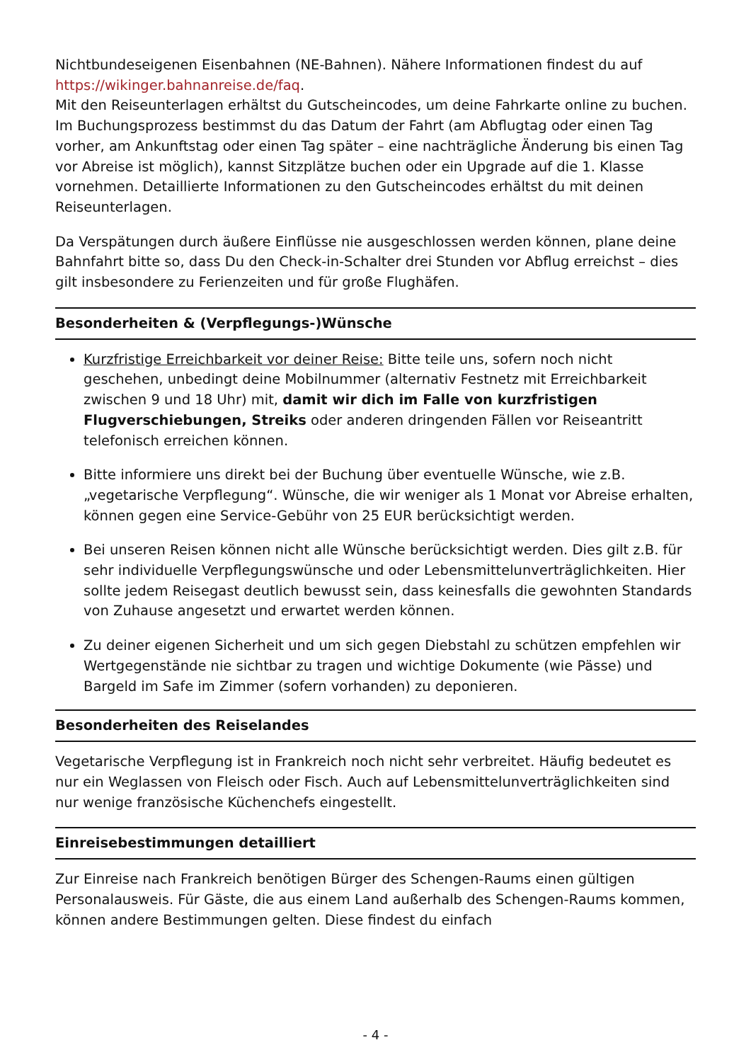Nichtbundeseigenen Eisenbahnen (NE-Bahnen). Nähere Informationen findest du auf https://wikinger.bahnanreise.de/faq.
Mit den Reiseunterlagen erhältst du Gutscheincodes, um deine Fahrkarte online zu buchen. Im Buchungsprozess bestimmst du das Datum der Fahrt (am Abflugtag oder einen Tag vorher, am Ankunftstag oder einen Tag später – eine nachträgliche Änderung bis einen Tag vor Abreise ist möglich), kannst Sitzplätze buchen oder ein Upgrade auf die 1. Klasse vornehmen. Detaillierte Informationen zu den Gutscheincodes erhältst du mit deinen Reiseunterlagen.
Da Verspätungen durch äußere Einflüsse nie ausgeschlossen werden können, plane deine Bahnfahrt bitte so, dass Du den Check-in-Schalter drei Stunden vor Abflug erreichst – dies gilt insbesondere zu Ferienzeiten und für große Flughäfen.
Besonderheiten & (Verpflegungs-)Wünsche
Kurzfristige Erreichbarkeit vor deiner Reise: Bitte teile uns, sofern noch nicht geschehen, unbedingt deine Mobilnummer (alternativ Festnetz mit Erreichbarkeit zwischen 9 und 18 Uhr) mit, damit wir dich im Falle von kurzfristigen Flugverschiebungen, Streiks oder anderen dringenden Fällen vor Reiseantritt telefonisch erreichen können.
Bitte informiere uns direkt bei der Buchung über eventuelle Wünsche, wie z.B. „vegetarische Verpflegung“. Wünsche, die wir weniger als 1 Monat vor Abreise erhalten, können gegen eine Service-Gebühr von 25 EUR berücksichtigt werden.
Bei unseren Reisen können nicht alle Wünsche berücksichtigt werden. Dies gilt z.B. für sehr individuelle Verpflegungswünsche und oder Lebensmittelunverträglichkeiten. Hier sollte jedem Reisegast deutlich bewusst sein, dass keinesfalls die gewohnten Standards von Zuhause angesetzt und erwartet werden können.
Zu deiner eigenen Sicherheit und um sich gegen Diebstahl zu schützen empfehlen wir Wertgegenstände nie sichtbar zu tragen und wichtige Dokumente (wie Pässe) und Bargeld im Safe im Zimmer (sofern vorhanden) zu deponieren.
Besonderheiten des Reiselandes
Vegetarische Verpflegung ist in Frankreich noch nicht sehr verbreitet. Häufig bedeutet es nur ein Weglassen von Fleisch oder Fisch. Auch auf Lebensmittelunverträglichkeiten sind nur wenige französische Küchenchefs eingestellt.
Einreisebestimmungen detailliert
Zur Einreise nach Frankreich benötigen Bürger des Schengen-Raums einen gültigen Personalausweis. Für Gäste, die aus einem Land außerhalb des Schengen-Raums kommen, können andere Bestimmungen gelten. Diese findest du einfach
- 4 -